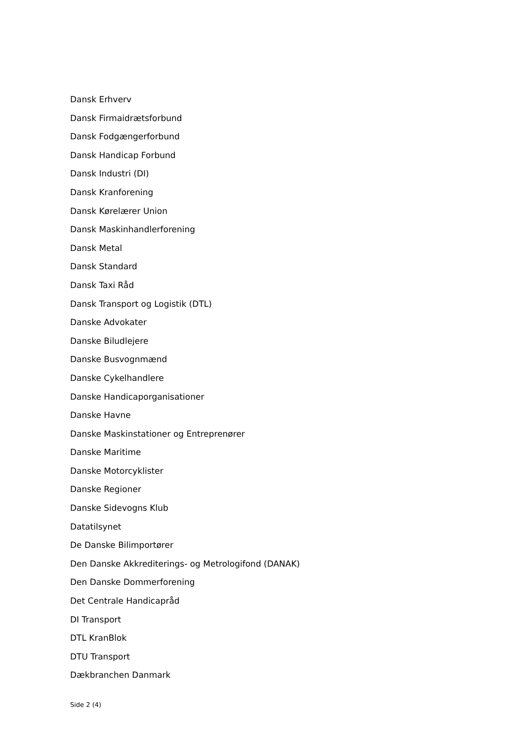Dansk Erhverv
Dansk Firmaidrætsforbund
Dansk Fodgængerforbund
Dansk Handicap Forbund
Dansk Industri (DI)
Dansk Kranforening
Dansk Kørelærer Union
Dansk Maskinhandlerforening
Dansk Metal
Dansk Standard
Dansk Taxi Råd
Dansk Transport og Logistik (DTL)
Danske Advokater
Danske Biludlejere
Danske Busvognmænd
Danske Cykelhandlere
Danske Handicaporganisationer
Danske Havne
Danske Maskinstationer og Entreprenører
Danske Maritime
Danske Motorcyklister
Danske Regioner
Danske Sidevogns Klub
Datatilsynet
De Danske Bilimportører
Den Danske Akkrediterings- og Metrologifond (DANAK)
Den Danske Dommerforening
Det Centrale Handicapråd
DI Transport
DTL KranBlok
DTU Transport
Dækbranchen Danmark
Side 2 (4)